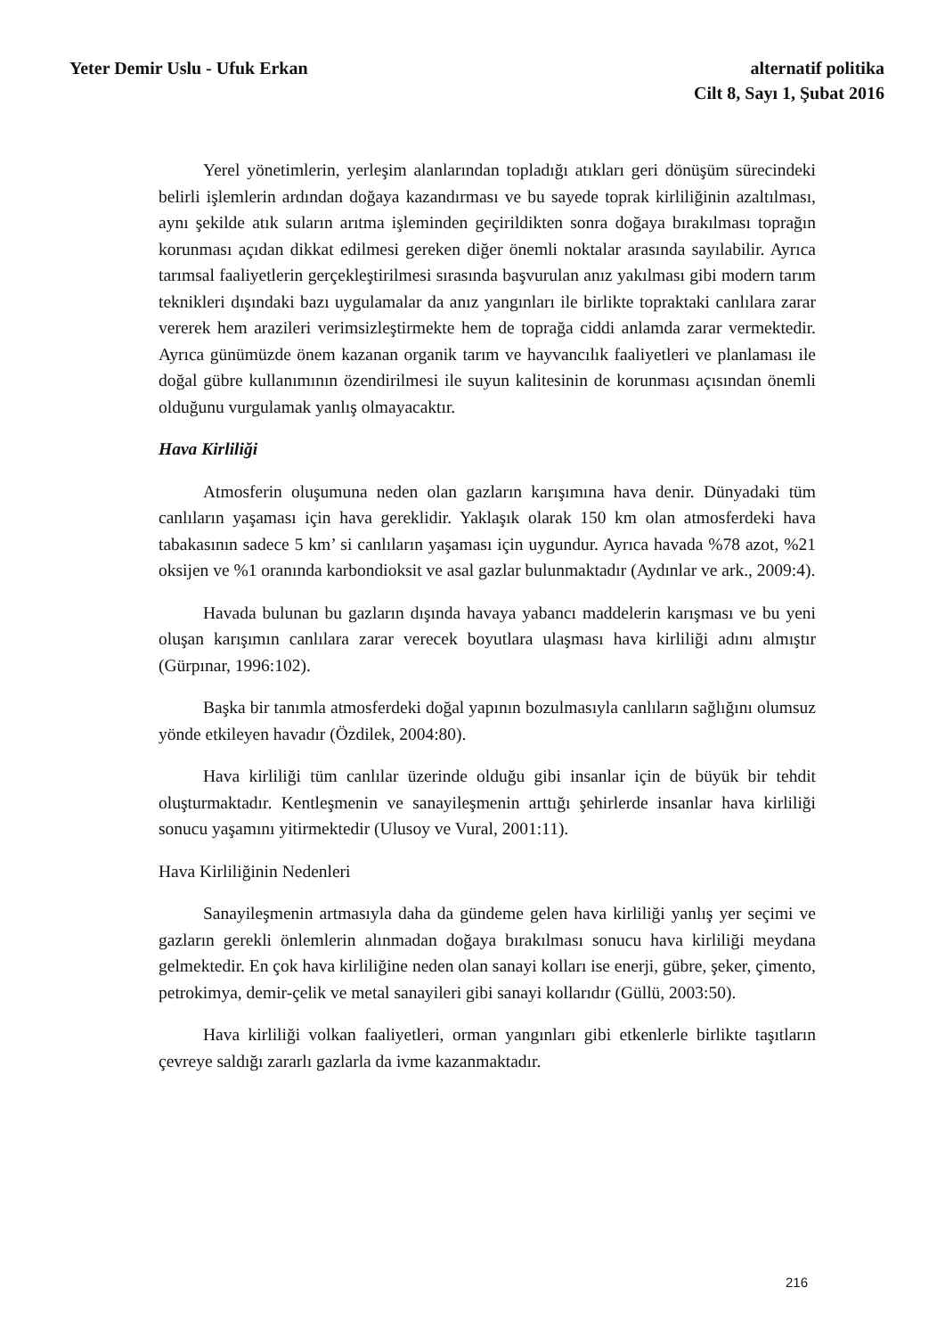Yeter Demir Uslu - Ufuk Erkan alternatif politika
Cilt 8, Sayı 1, Şubat 2016
Yerel yönetimlerin, yerleşim alanlarından topladığı atıkları geri dönüşüm sürecindeki belirli işlemlerin ardından doğaya kazandırması ve bu sayede toprak kirliliğinin azaltılması, aynı şekilde atık suların arıtma işleminden geçirildikten sonra doğaya bırakılması toprağın korunması açıdan dikkat edilmesi gereken diğer önemli noktalar arasında sayılabilir. Ayrıca tarımsal faaliyetlerin gerçekleştirilmesi sırasında başvurulan anız yakılması gibi modern tarım teknikleri dışındaki bazı uygulamalar da anız yangınları ile birlikte topraktaki canlılara zarar vererek hem arazileri verimsizleştirmekte hem de toprağa ciddi anlamda zarar vermektedir. Ayrıca günümüzde önem kazanan organik tarım ve hayvancılık faaliyetleri ve planlaması ile doğal gübre kullanımının özendirilmesi ile suyun kalitesinin de korunması açısından önemli olduğunu vurgulamak yanlış olmayacaktır.
Hava Kirliliği
Atmosferin oluşumuna neden olan gazların karışımına hava denir. Dünyadaki tüm canlıların yaşaması için hava gereklidir. Yaklaşık olarak 150 km olan atmosferdeki hava tabakasının sadece 5 km’ si canlıların yaşaması için uygundur. Ayrıca havada %78 azot, %21 oksijen ve %1 oranında karbondioksit ve asal gazlar bulunmaktadır (Aydınlar ve ark., 2009:4).
Havada bulunan bu gazların dışında havaya yabancı maddelerin karışması ve bu yeni oluşan karışımın canlılara zarar verecek boyutlara ulaşması hava kirliliği adını almıştır (Gürpınar, 1996:102).
Başka bir tanımla atmosferdeki doğal yapının bozulmasıyla canlıların sağlığını olumsuz yönde etkileyen havadır (Özdilek, 2004:80).
Hava kirliliği tüm canlılar üzerinde olduğu gibi insanlar için de büyük bir tehdit oluşturmaktadır. Kentleşmenin ve sanayileşmenin arttığı şehirlerde insanlar hava kirliliği sonucu yaşamını yitirmektedir (Ulusoy ve Vural, 2001:11).
Hava Kirliliğinin Nedenleri
Sanayileşmenin artmasıyla daha da gündeme gelen hava kirliliği yanlış yer seçimi ve gazların gerekli önlemlerin alınmadan doğaya bırakılması sonucu hava kirliliği meydana gelmektedir. En çok hava kirliliğine neden olan sanayi kolları ise enerji, gübre, şeker, çimento, petrokimya, demir-çelik ve metal sanayileri gibi sanayi kollarıdır (Güllü, 2003:50).
Hava kirliliği volkan faaliyetleri, orman yangınları gibi etkenlerle birlikte taşıtların çevreye saldığı zararlı gazlarla da ivme kazanmaktadır.
216